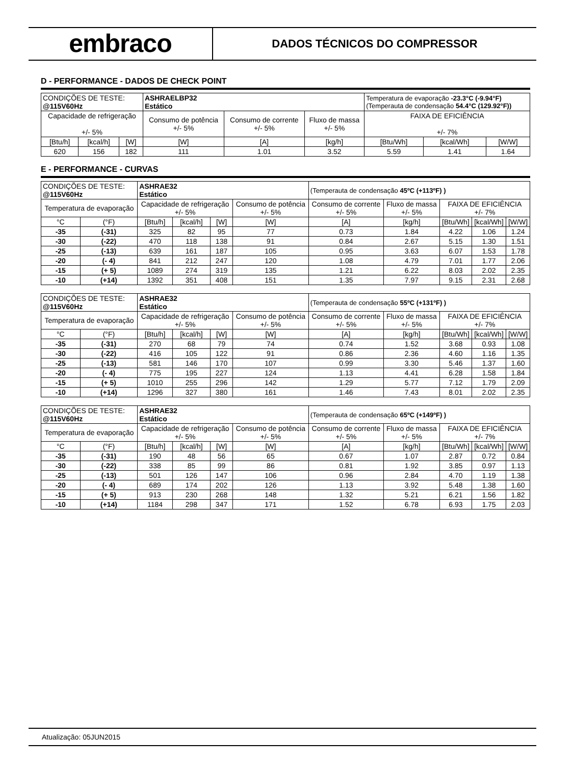embraco
DADOS TÉCNICOS DO COMPRESSOR
D - PERFORMANCE - DADOS DE CHECK POINT
| CONDIÇÕES DE TESTE: @115V60Hz | | | ASHRAELBP32 Estático | | | Temperatura de evaporação -23.3°C (-9.94°F) (Temperauta de condensação 54.4°C (129.92°F)) | | |
| Capacidade de refrigeração +/- 5% | | | Consumo de potência +/- 5% | Consumo de corrente +/- 5% | Fluxo de massa +/- 5% | FAIXA DE EFICIÊNCIA +/- 7% | | |
| [Btu/h] | [kcal/h] | [W] | [W] | [A] | [kg/h] | [Btu/Wh] | [kcal/Wh] | [W/W] |
| 620 | 156 | 182 | 111 | 1.01 | 3.52 | 5.59 | 1.41 | 1.64 |
E - PERFORMANCE - CURVAS
| CONDIÇÕES DE TESTE: @115V60Hz | | ASHRAE32 Estático | | | | (Temperauta de condensação 45ºC (+113ºF) ) | | | | |
| Temperatura de evaporação | | Capacidade de refrigeração +/- 5% | | | Consumo de potência +/- 5% | Consumo de corrente +/- 5% | Fluxo de massa +/- 5% | FAIXA DE EFICIÊNCIA +/- 7% | | |
| °C | (°F) | [Btu/h] | [kcal/h] | [W] | [W] | [A] | [kg/h] | [Btu/Wh] | [kcal/Wh] | [W/W] |
| -35 | (-31) | 325 | 82 | 95 | 77 | 0.73 | 1.84 | 4.22 | 1.06 | 1.24 |
| -30 | (-22) | 470 | 118 | 138 | 91 | 0.84 | 2.67 | 5.15 | 1.30 | 1.51 |
| -25 | (-13) | 639 | 161 | 187 | 105 | 0.95 | 3.63 | 6.07 | 1.53 | 1.78 |
| -20 | (- 4) | 841 | 212 | 247 | 120 | 1.08 | 4.79 | 7.01 | 1.77 | 2.06 |
| -15 | (+ 5) | 1089 | 274 | 319 | 135 | 1.21 | 6.22 | 8.03 | 2.02 | 2.35 |
| -10 | (+14) | 1392 | 351 | 408 | 151 | 1.35 | 7.97 | 9.15 | 2.31 | 2.68 |
| CONDIÇÕES DE TESTE: @115V60Hz | | ASHRAE32 Estático | | | | (Temperauta de condensação 55ºC (+131ºF) ) | | | | |
| Temperatura de evaporação | | Capacidade de refrigeração +/- 5% | | | Consumo de potência +/- 5% | Consumo de corrente +/- 5% | Fluxo de massa +/- 5% | FAIXA DE EFICIÊNCIA +/- 7% | | |
| °C | (°F) | [Btu/h] | [kcal/h] | [W] | [W] | [A] | [kg/h] | [Btu/Wh] | [kcal/Wh] | [W/W] |
| -35 | (-31) | 270 | 68 | 79 | 74 | 0.74 | 1.52 | 3.68 | 0.93 | 1.08 |
| -30 | (-22) | 416 | 105 | 122 | 91 | 0.86 | 2.36 | 4.60 | 1.16 | 1.35 |
| -25 | (-13) | 581 | 146 | 170 | 107 | 0.99 | 3.30 | 5.46 | 1.37 | 1.60 |
| -20 | (- 4) | 775 | 195 | 227 | 124 | 1.13 | 4.41 | 6.28 | 1.58 | 1.84 |
| -15 | (+ 5) | 1010 | 255 | 296 | 142 | 1.29 | 5.77 | 7.12 | 1.79 | 2.09 |
| -10 | (+14) | 1296 | 327 | 380 | 161 | 1.46 | 7.43 | 8.01 | 2.02 | 2.35 |
| CONDIÇÕES DE TESTE: @115V60Hz | | ASHRAE32 Estático | | | | (Temperauta de condensação 65ºC (+149ºF) ) | | | | |
| Temperatura de evaporação | | Capacidade de refrigeração +/- 5% | | | Consumo de potência +/- 5% | Consumo de corrente +/- 5% | Fluxo de massa +/- 5% | FAIXA DE EFICIÊNCIA +/- 7% | | |
| °C | (°F) | [Btu/h] | [kcal/h] | [W] | [W] | [A] | [kg/h] | [Btu/Wh] | [kcal/Wh] | [W/W] |
| -35 | (-31) | 190 | 48 | 56 | 65 | 0.67 | 1.07 | 2.87 | 0.72 | 0.84 |
| -30 | (-22) | 338 | 85 | 99 | 86 | 0.81 | 1.92 | 3.85 | 0.97 | 1.13 |
| -25 | (-13) | 501 | 126 | 147 | 106 | 0.96 | 2.84 | 4.70 | 1.19 | 1.38 |
| -20 | (- 4) | 689 | 174 | 202 | 126 | 1.13 | 3.92 | 5.48 | 1.38 | 1.60 |
| -15 | (+ 5) | 913 | 230 | 268 | 148 | 1.32 | 5.21 | 6.21 | 1.56 | 1.82 |
| -10 | (+14) | 1184 | 298 | 347 | 171 | 1.52 | 6.78 | 6.93 | 1.75 | 2.03 |
Atualização: 05JUN2015